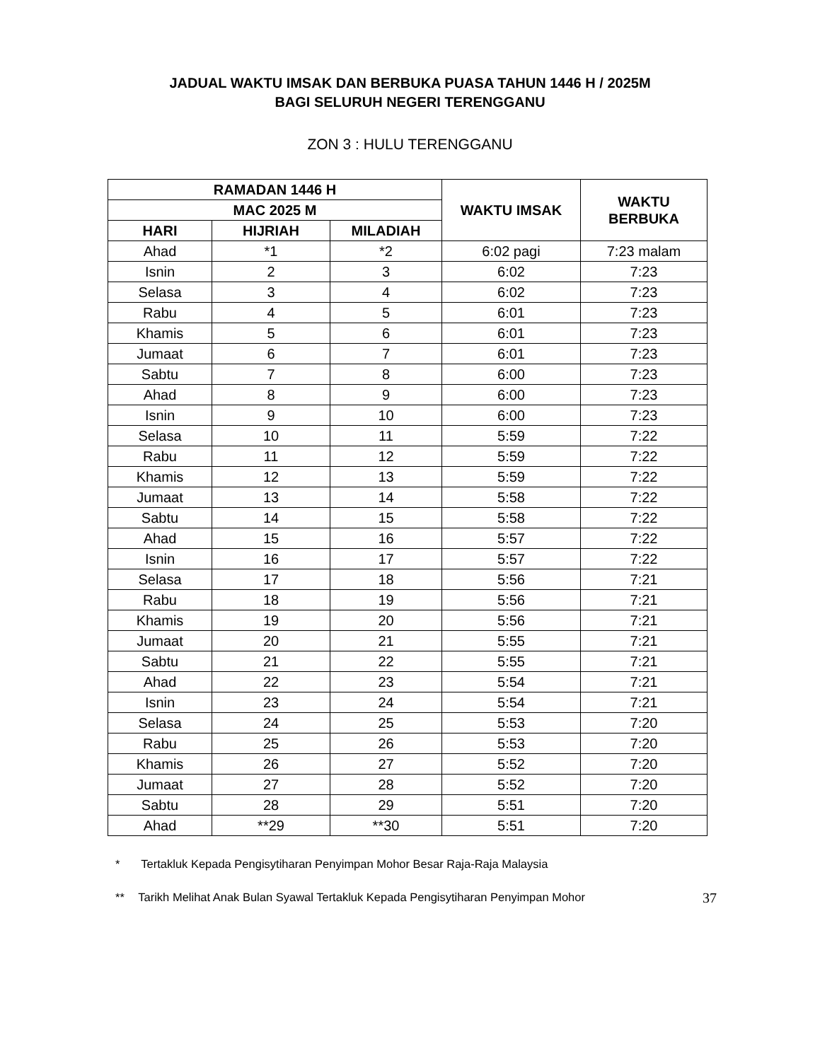JADUAL WAKTU IMSAK DAN BERBUKA PUASA TAHUN 1446 H / 2025M
BAGI SELURUH NEGERI TERENGGANU
ZON 3 : HULU TERENGGANU
| RAMADAN 1446 H | | | WAKTU IMSAK | WAKTU BERBUKA |
| --- | --- | --- | --- | --- |
| MAC 2025 M | | | | |
| HARI | HIJRIAH | MILADIAH | | |
| Ahad | *1 | *2 | 6:02 pagi | 7:23 malam |
| Isnin | 2 | 3 | 6:02 | 7:23 |
| Selasa | 3 | 4 | 6:02 | 7:23 |
| Rabu | 4 | 5 | 6:01 | 7:23 |
| Khamis | 5 | 6 | 6:01 | 7:23 |
| Jumaat | 6 | 7 | 6:01 | 7:23 |
| Sabtu | 7 | 8 | 6:00 | 7:23 |
| Ahad | 8 | 9 | 6:00 | 7:23 |
| Isnin | 9 | 10 | 6:00 | 7:23 |
| Selasa | 10 | 11 | 5:59 | 7:22 |
| Rabu | 11 | 12 | 5:59 | 7:22 |
| Khamis | 12 | 13 | 5:59 | 7:22 |
| Jumaat | 13 | 14 | 5:58 | 7:22 |
| Sabtu | 14 | 15 | 5:58 | 7:22 |
| Ahad | 15 | 16 | 5:57 | 7:22 |
| Isnin | 16 | 17 | 5:57 | 7:22 |
| Selasa | 17 | 18 | 5:56 | 7:21 |
| Rabu | 18 | 19 | 5:56 | 7:21 |
| Khamis | 19 | 20 | 5:56 | 7:21 |
| Jumaat | 20 | 21 | 5:55 | 7:21 |
| Sabtu | 21 | 22 | 5:55 | 7:21 |
| Ahad | 22 | 23 | 5:54 | 7:21 |
| Isnin | 23 | 24 | 5:54 | 7:21 |
| Selasa | 24 | 25 | 5:53 | 7:20 |
| Rabu | 25 | 26 | 5:53 | 7:20 |
| Khamis | 26 | 27 | 5:52 | 7:20 |
| Jumaat | 27 | 28 | 5:52 | 7:20 |
| Sabtu | 28 | 29 | 5:51 | 7:20 |
| Ahad | **29 | **30 | 5:51 | 7:20 |
* Tertakluk Kepada Pengisytiharan Penyimpan Mohor Besar Raja-Raja Malaysia
** Tarikh Melihat Anak Bulan Syawal Tertakluk Kepada Pengisytiharan Penyimpan Mohor
37